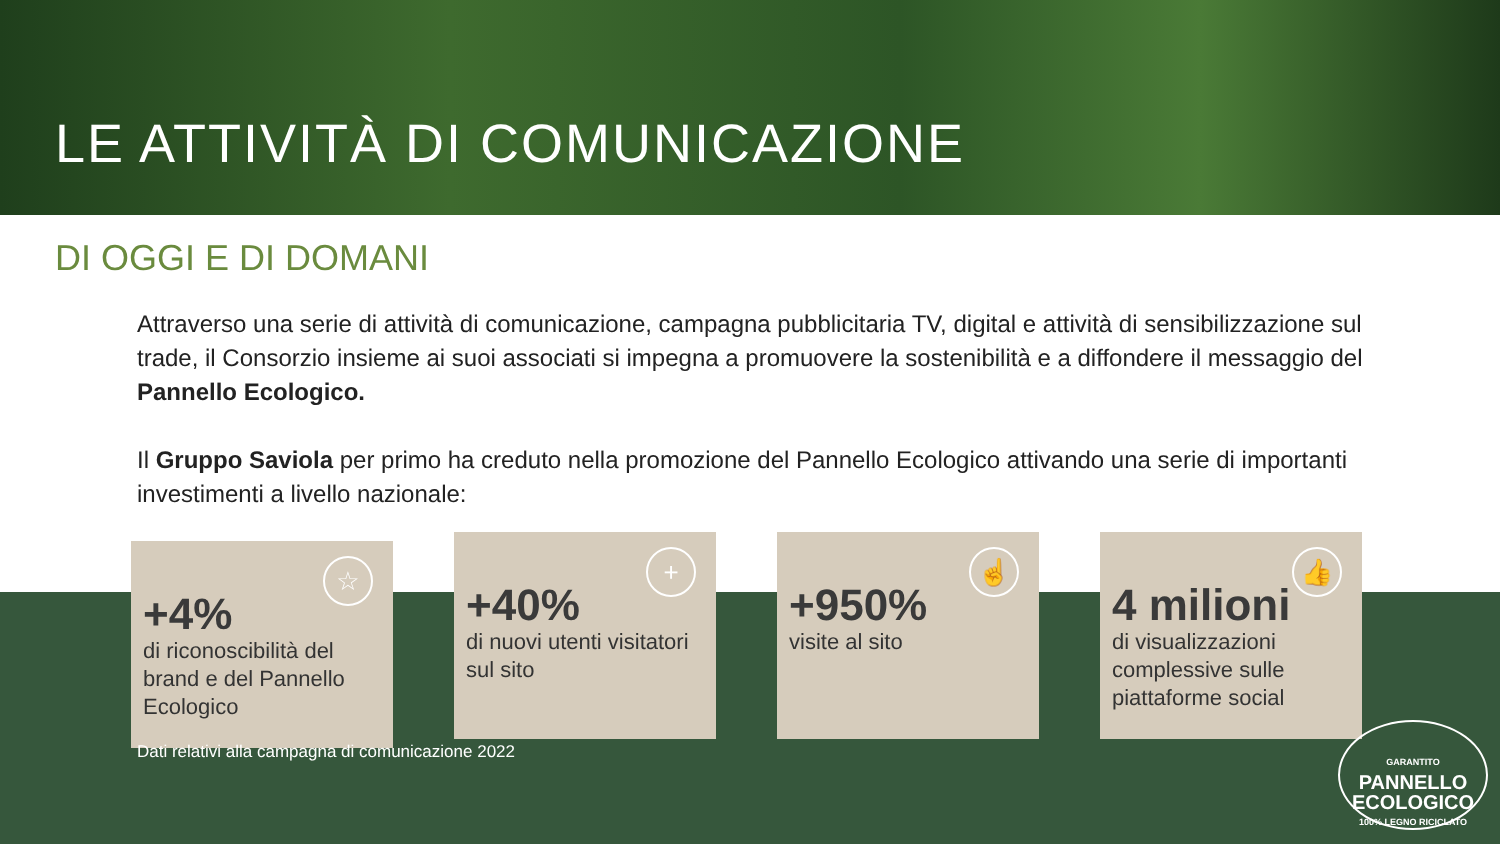LE ATTIVITÀ DI COMUNICAZIONE
DI OGGI E DI DOMANI
Attraverso una serie di attività di comunicazione, campagna pubblicitaria TV, digital e attività di sensibilizzazione sul trade, il Consorzio insieme ai suoi associati si impegna a promuovere la sostenibilità e a diffondere il messaggio del Pannello Ecologico.
Il Gruppo Saviola per primo ha creduto nella promozione del Pannello Ecologico attivando una serie di importanti investimenti a livello nazionale:
☆
+4%
di riconoscibilità del brand e del Pannello Ecologico
+
+40%
di nuovi utenti visitatori sul sito
☝
+950%
visite al sito
👍
4 milioni
di visualizzazioni complessive sulle piattaforme social
Dati relativi alla campagna di comunicazione 2022
GARANTITO
PANNELLO
ECOLOGICO
100% LEGNO RICICLATO